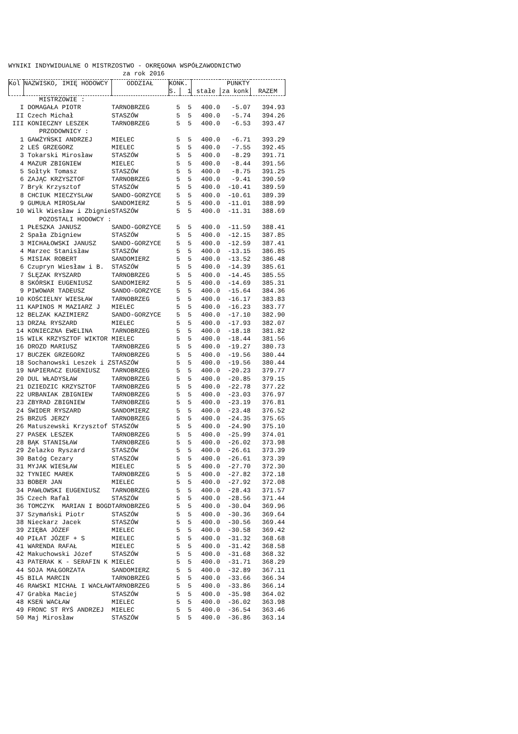WYNIKI INDYWIDUALNE O MISTRZOSTWO - OKRĘGOWA WSPÓŁZAWODNICTWO
za rok 2016
| Kol | NAZWISKO, IMIĘ HODOWCY | ODDZIAŁ | KONK. | | PUNKTY | | |
| --- | --- | --- | --- | --- | --- | --- | --- |
| | | | S. | 1 | stałe | za konk | RAZEM |
| MISTRZOWIE : | | | | | | | |
| I | DOMAGAŁA PIOTR | TARNOBRZEG | 5 | 5 | 400.0 | -5.07 | 394.93 |
| II | Czech Michał | STASZÓW | 5 | 5 | 400.0 | -5.74 | 394.26 |
| III | KONIECZNY LESZEK | TARNOBRZEG | 5 | 5 | 400.0 | -6.53 | 393.47 |
| PRZODOWNICY : | | | | | | | |
| 1 | GAWŻYŃSKI ANDRZEJ | MIELEC | 5 | 5 | 400.0 | -6.71 | 393.29 |
| 2 | LEŚ GRZEGORZ | MIELEC | 5 | 5 | 400.0 | -7.55 | 392.45 |
| 3 | Tokarski Mirosław | STASZÓW | 5 | 5 | 400.0 | -8.29 | 391.71 |
| 4 | MAZUR ZBIGNIEW | MIELEC | 5 | 5 | 400.0 | -8.44 | 391.56 |
| 5 | Sołtyk Tomasz | STASZÓW | 5 | 5 | 400.0 | -8.75 | 391.25 |
| 6 | ZAJĄC KRZYSZTOF | TARNOBRZEG | 5 | 5 | 400.0 | -9.41 | 390.59 |
| 7 | Bryk Krzysztof | STASZÓW | 5 | 5 | 400.0 | -10.41 | 389.59 |
| 8 | CHCIUK MIECZYSLAW | SANDO-GORZYCE | 5 | 5 | 400.0 | -10.61 | 389.39 |
| 9 | GUMUŁA MIROSŁAW | SANDOMIERZ | 5 | 5 | 400.0 | -11.01 | 388.99 |
| 10 | Wilk Wiesław i Zbignie | STASZÓW | 5 | 5 | 400.0 | -11.31 | 388.69 |
| POZOSTALI HODOWCY : | | | | | | | |
| 1 | PŁESZKA JANUSZ | SANDO-GORZYCE | 5 | 5 | 400.0 | -11.59 | 388.41 |
| 2 | Spała Zbigniew | STASZÓW | 5 | 5 | 400.0 | -12.15 | 387.85 |
| 3 | MICHAŁOWSKI JANUSZ | SANDO-GORZYCE | 5 | 5 | 400.0 | -12.59 | 387.41 |
| 4 | Marzec Stanisław | STASZÓW | 5 | 5 | 400.0 | -13.15 | 386.85 |
| 5 | MISIAK ROBERT | SANDOMIERZ | 5 | 5 | 400.0 | -13.52 | 386.48 |
| 6 | Czupryn Wiesław i B. | STASZÓW | 5 | 5 | 400.0 | -14.39 | 385.61 |
| 7 | ŚLĘZAK RYSZARD | TARNOBRZEG | 5 | 5 | 400.0 | -14.45 | 385.55 |
| 8 | SKÓRSKI EUGENIUSZ | SANDOMIERZ | 5 | 5 | 400.0 | -14.69 | 385.31 |
| 9 | PIWOWAR TADEUSZ | SANDO-GORZYCE | 5 | 5 | 400.0 | -15.64 | 384.36 |
| 10 | KOŚCIELNY WIESŁAW | TARNOBRZEG | 5 | 5 | 400.0 | -16.17 | 383.83 |
| 11 | KAPINOS M MAZIARZ J | MIELEC | 5 | 5 | 400.0 | -16.23 | 383.77 |
| 12 | BELZAK KAZIMIERZ | SANDO-GORZYCE | 5 | 5 | 400.0 | -17.10 | 382.90 |
| 13 | DRZAŁ RYSZARD | MIELEC | 5 | 5 | 400.0 | -17.93 | 382.07 |
| 14 | KONIECZNA EWELINA | TARNOBRZEG | 5 | 5 | 400.0 | -18.18 | 381.82 |
| 15 | WILK KRZYSZTOF WIKTOR | MIELEC | 5 | 5 | 400.0 | -18.44 | 381.56 |
| 16 | DROZD MARIUSZ | TARNOBRZEG | 5 | 5 | 400.0 | -19.27 | 380.73 |
| 17 | BUCZEK GRZEGORZ | TARNOBRZEG | 5 | 5 | 400.0 | -19.56 | 380.44 |
| 18 | Sochanowski Leszek i Z | STASZÓW | 5 | 5 | 400.0 | -19.56 | 380.44 |
| 19 | NAPIERACZ EUGENIUSZ | TARNOBRZEG | 5 | 5 | 400.0 | -20.23 | 379.77 |
| 20 | DUL WŁADYSŁAW | TARNOBRZEG | 5 | 5 | 400.0 | -20.85 | 379.15 |
| 21 | DZIEDZIC KRZYSZTOF | TARNOBRZEG | 5 | 5 | 400.0 | -22.78 | 377.22 |
| 22 | URBANIAK ZBIGNIEW | TARNOBRZEG | 5 | 5 | 400.0 | -23.03 | 376.97 |
| 23 | ZBYRAD ZBIGNIEW | TARNOBRZEG | 5 | 5 | 400.0 | -23.19 | 376.81 |
| 24 | ŚWIDER RYSZARD | SANDOMIERZ | 5 | 5 | 400.0 | -23.48 | 376.52 |
| 25 | BRZUŚ JERZY | TARNOBRZEG | 5 | 5 | 400.0 | -24.35 | 375.65 |
| 26 | Matuszewski Krzysztof | STASZÓW | 5 | 5 | 400.0 | -24.90 | 375.10 |
| 27 | PASEK LESZEK | TARNOBRZEG | 5 | 5 | 400.0 | -25.99 | 374.01 |
| 28 | BĄK STANISŁAW | TARNOBRZEG | 5 | 5 | 400.0 | -26.02 | 373.98 |
| 29 | Żelazko Ryszard | STASZÓW | 5 | 5 | 400.0 | -26.61 | 373.39 |
| 30 | Batóg Cezary | STASZÓW | 5 | 5 | 400.0 | -26.61 | 373.39 |
| 31 | MYJAK WIESŁAW | MIELEC | 5 | 5 | 400.0 | -27.70 | 372.30 |
| 32 | TYNIEC MAREK | TARNOBRZEG | 5 | 5 | 400.0 | -27.82 | 372.18 |
| 33 | BOBER JAN | MIELEC | 5 | 5 | 400.0 | -27.92 | 372.08 |
| 34 | PAWŁOWSKI EUGENIUSZ | TARNOBRZEG | 5 | 5 | 400.0 | -28.43 | 371.57 |
| 35 | Czech Rafał | STASZÓW | 5 | 5 | 400.0 | -28.56 | 371.44 |
| 36 | TOMCZYK MARIAN I BOGD | TARNOBRZEG | 5 | 5 | 400.0 | -30.04 | 369.96 |
| 37 | Szymański Piotr | STASZÓW | 5 | 5 | 400.0 | -30.36 | 369.64 |
| 38 | Nieckarz Jacek | STASZÓW | 5 | 5 | 400.0 | -30.56 | 369.44 |
| 39 | ZIĘBA JÓZEF | MIELEC | 5 | 5 | 400.0 | -30.58 | 369.42 |
| 40 | PIŁAT JÓZEF + S | MIELEC | 5 | 5 | 400.0 | -31.32 | 368.68 |
| 41 | WARENDA RAFAŁ | MIELEC | 5 | 5 | 400.0 | -31.42 | 368.58 |
| 42 | Makuchowski Józef | STASZÓW | 5 | 5 | 400.0 | -31.68 | 368.32 |
| 43 | PATERAK K - SERAFIN K | MIELEC | 5 | 5 | 400.0 | -31.71 | 368.29 |
| 44 | SOJA MAŁGORZATA | SANDOMIERZ | 5 | 5 | 400.0 | -32.89 | 367.11 |
| 45 | BILA MARCIN | TARNOBRZEG | 5 | 5 | 400.0 | -33.66 | 366.34 |
| 46 | RAWSKI MICHAŁ I WACŁAW | TARNOBRZEG | 5 | 5 | 400.0 | -33.86 | 366.14 |
| 47 | Grabka Maciej | STASZÓW | 5 | 5 | 400.0 | -35.98 | 364.02 |
| 48 | KSEŃ WACŁAW | MIELEC | 5 | 5 | 400.0 | -36.02 | 363.98 |
| 49 | FRONC ST RYŚ ANDRZEJ | MIELEC | 5 | 5 | 400.0 | -36.54 | 363.46 |
| 50 | Maj Mirosław | STASZÓW | 5 | 5 | 400.0 | -36.86 | 363.14 |